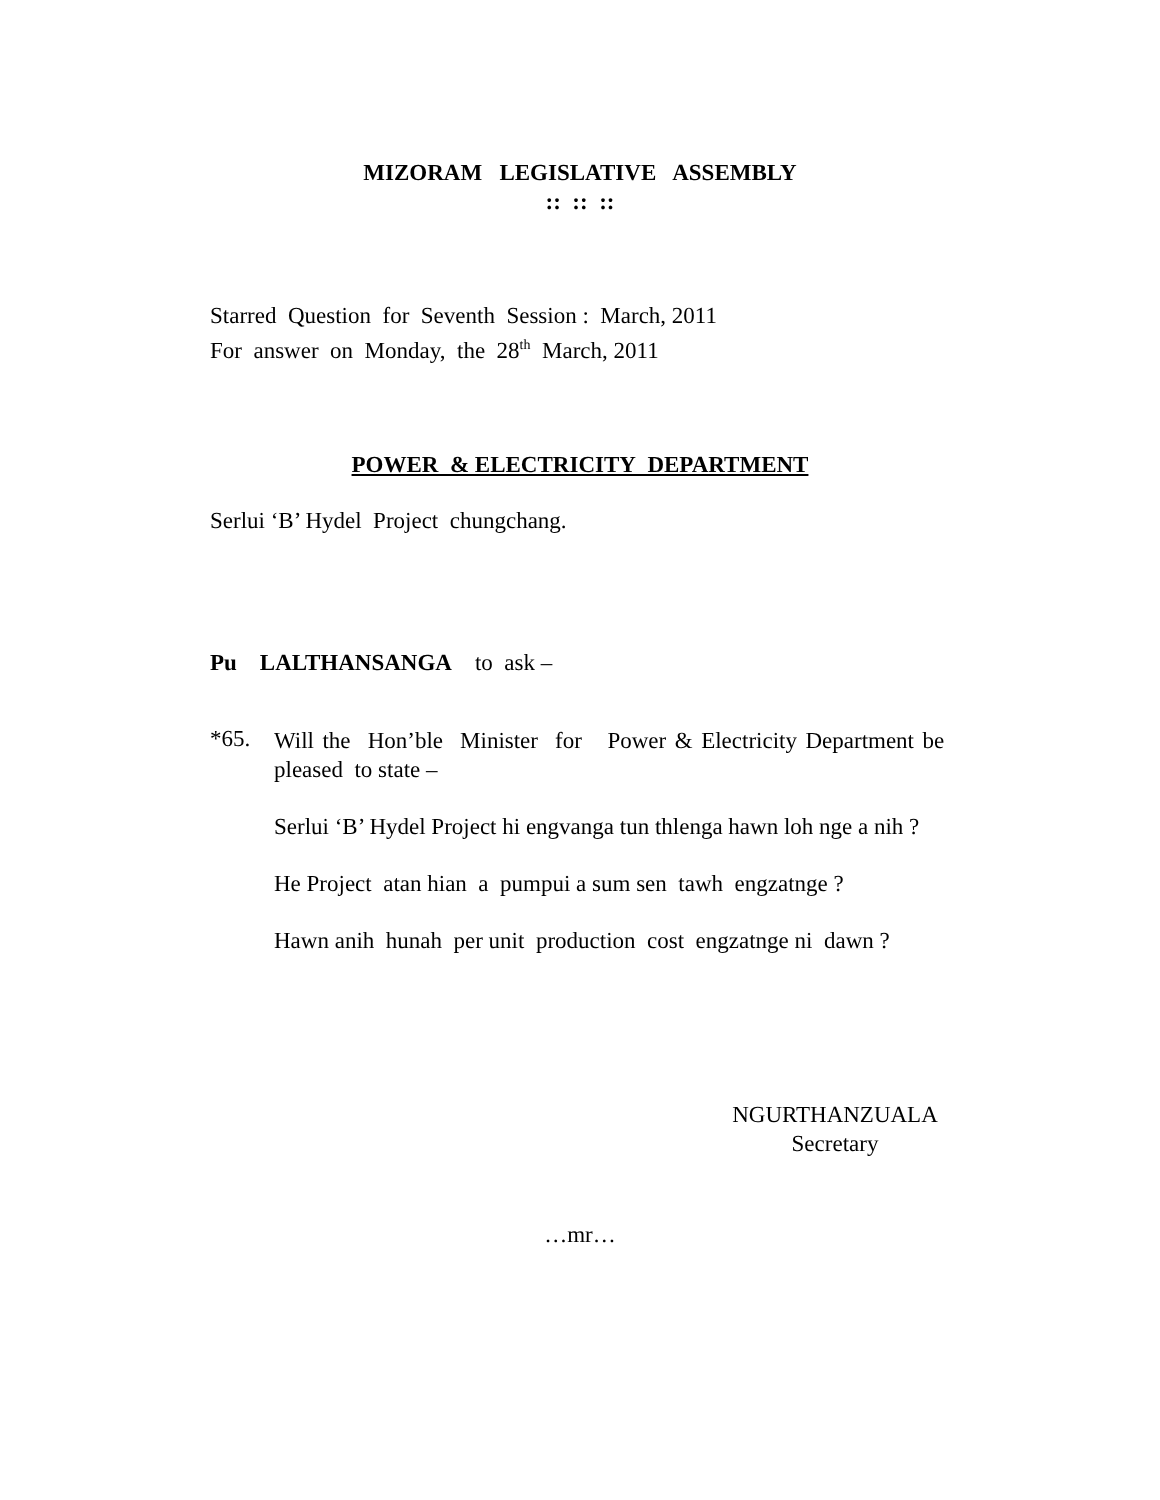MIZORAM LEGISLATIVE ASSEMBLY
:: :: ::
Starred Question for Seventh Session : March, 2011
For answer on Monday, the 28<sup>th</sup> March, 2011
POWER & ELECTRICITY DEPARTMENT
Serlui ‘B’ Hydel Project chungchang.
Pu LALTHANSANGA to ask –
*65.
Will the Hon’ble Minister for Power & Electricity Department be pleased to state –
Serlui ‘B’ Hydel Project hi engvanga tun thlenga hawn loh nge a nih ?
He Project atan hian a pumpui a sum sen tawh engzatnge ?
Hawn anih hunah per unit production cost engzatnge ni dawn ?
NGURTHANZUALA
Secretary
…mr…